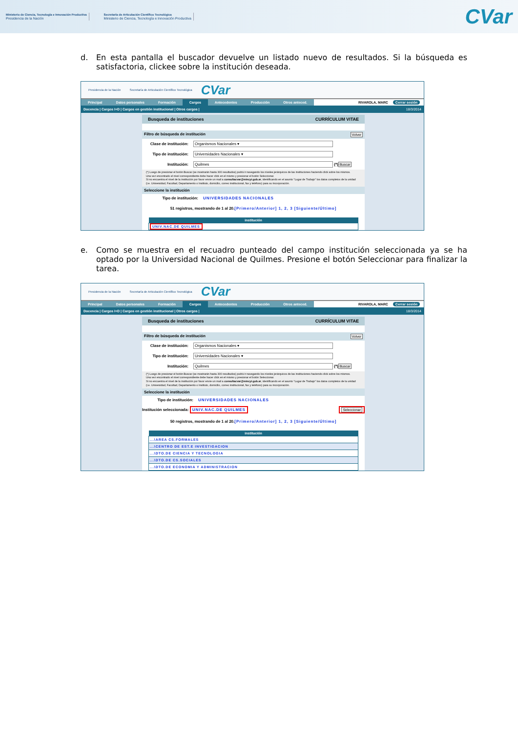Ministerio de Ciencia, Tecnología e Innovación Productiva
Presidencia de la Nación
Secretaría de Articulación Científico Tecnológica
Ministerio de Ciencia, Tecnología e Innovación Productiva
CVar
d. En esta pantalla el buscador devuelve un listado nuevo de resultados. Si la búsqueda es satisfactoria, clickee sobre la institución deseada.
Presidencia de la Nación Secretaría de Articulación Científico Tecnológica CVar
Principal Datos personales Formación Cargos Antecedentes Producción Otros anteced. RIVAROLA, MARC Cerrar sesión
Docencia | Cargos I+D | Cargos en gestión institucional | Otros cargos | 18/3/2014
Busqueda de instituciones CURRÍCULUM VITAE
Filtro de búsqueda de institución Volver
Clase de institución: Organismos Nacionales ▾
Tipo de institución: Universidades Nacionales ▾
Institución: Quilmes (*) Buscar
(*) Luego de presionar el botón Buscar (se mostrarán hasta 300 resultados) podrá ir navegando los niveles jerárquicos de las instituciones haciendo click sobre los mismos.
Una vez encontrado el nivel correspondiente debe hacer click en el mismo y presionar el botón Seleccionar.
Si no encuentra el nivel de la institución por favor envíe un mail a consultacvar@mincyt.gob.ar, identificando en el asunto "Lugar de Trabajo" los datos completos de la unidad (i.e. Universidad, Facultad, Departamento o Instituto, domicilio, correo institucional, fax y teléfono) para su incorporación.
Seleccione la institución
Tipo de institución: UNIVERSIDADES NACIONALES
51 registros, mostrando de 1 al 20.[Primero/Anterior] 1, 2, 3 [Siguiente/Último]
| institución |
| --- |
| UNIV.NAC.DE QUILMES |
e. Como se muestra en el recuadro punteado del campo institución seleccionada ya se ha optado por la Universidad Nacional de Quilmes. Presione el botón Seleccionar para finalizar la tarea.
Presidencia de la Nación Secretaría de Articulación Científico Tecnológica CVar
Principal Datos personales Formación Cargos Antecedentes Producción Otros anteced. RIVAROLA, MARC Cerrar sesión
Docencia | Cargos I+D | Cargos en gestión institucional | Otros cargos | 18/3/2014
Busqueda de instituciones CURRÍCULUM VITAE
Filtro de búsqueda de institución Volver
Clase de institución: Organismos Nacionales ▾
Tipo de institución: Universidades Nacionales ▾
Institución: Quilmes (*) Buscar
(*) Luego de presionar el botón Buscar (se mostrarán hasta 300 resultados) podrá ir navegando los niveles jerárquicos de las instituciones haciendo click sobre los mismos.
Una vez encontrado el nivel correspondiente debe hacer click en el mismo y presionar el botón Seleccionar.
Si no encuentra el nivel de la institución por favor envíe un mail a consultacvar@mincyt.gob.ar, identificando en el asunto "Lugar de Trabajo" los datos completos de la unidad (i.e. Universidad, Facultad, Departamento o Instituto, domicilio, correo institucional, fax y teléfono) para su incorporación.
Seleccione la institución
Tipo de institución: UNIVERSIDADES NACIONALES
Institución seleccionada: UNIV.NAC.DE QUILMES Seleccionar
50 registros, mostrando de 1 al 20.[Primero/Anterior] 1, 2, 3 [Siguiente/Último]
| institución |
| --- |
| ...\AREA CS.FORMALES |
| ...\CENTRO DE EST.E INVESTIGACION |
| ...\DTO.DE CIENCIA Y TECNOLOGIA |
| ...\DTO.DE CS.SOCIALES |
| ...\DTO.DE ECONOMIA Y ADMINISTRACION |